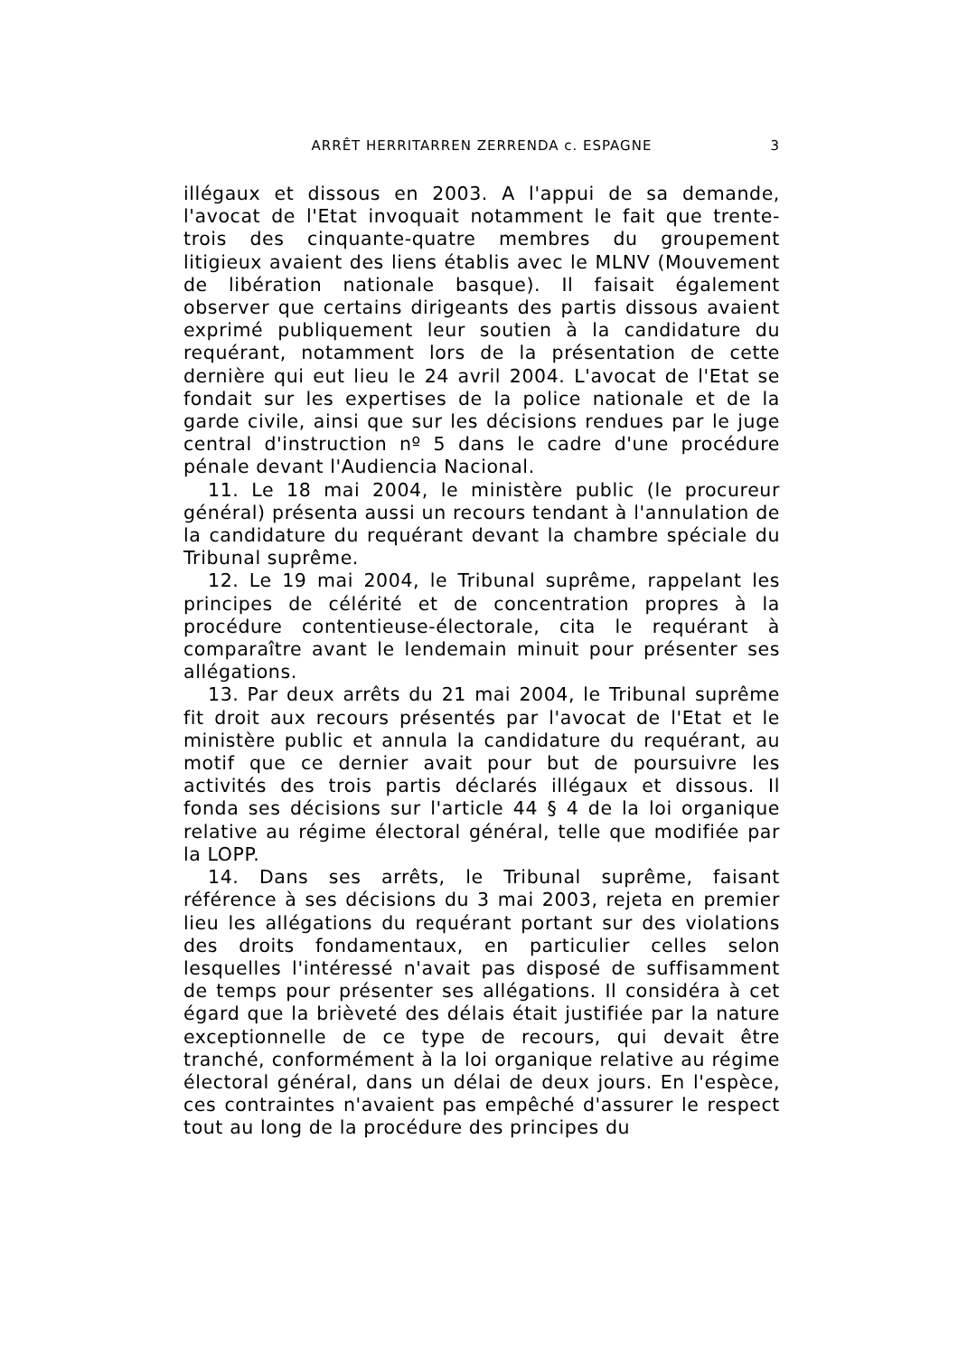ARRÊT HERRITARREN ZERRENDA c. ESPAGNE 3
illégaux et dissous en 2003. A l'appui de sa demande, l'avocat de l'Etat invoquait notamment le fait que trente-trois des cinquante-quatre membres du groupement litigieux avaient des liens établis avec le MLNV (Mouvement de libération nationale basque). Il faisait également observer que certains dirigeants des partis dissous avaient exprimé publiquement leur soutien à la candidature du requérant, notamment lors de la présentation de cette dernière qui eut lieu le 24 avril 2004. L'avocat de l'Etat se fondait sur les expertises de la police nationale et de la garde civile, ainsi que sur les décisions rendues par le juge central d'instruction nº 5 dans le cadre d'une procédure pénale devant l'Audiencia Nacional.
11. Le 18 mai 2004, le ministère public (le procureur général) présenta aussi un recours tendant à l'annulation de la candidature du requérant devant la chambre spéciale du Tribunal suprême.
12. Le 19 mai 2004, le Tribunal suprême, rappelant les principes de célérité et de concentration propres à la procédure contentieuse-électorale, cita le requérant à comparaître avant le lendemain minuit pour présenter ses allégations.
13. Par deux arrêts du 21 mai 2004, le Tribunal suprême fit droit aux recours présentés par l'avocat de l'Etat et le ministère public et annula la candidature du requérant, au motif que ce dernier avait pour but de poursuivre les activités des trois partis déclarés illégaux et dissous. Il fonda ses décisions sur l'article 44 § 4 de la loi organique relative au régime électoral général, telle que modifiée par la LOPP.
14. Dans ses arrêts, le Tribunal suprême, faisant référence à ses décisions du 3 mai 2003, rejeta en premier lieu les allégations du requérant portant sur des violations des droits fondamentaux, en particulier celles selon lesquelles l'intéressé n'avait pas disposé de suffisamment de temps pour présenter ses allégations. Il considéra à cet égard que la brièveté des délais était justifiée par la nature exceptionnelle de ce type de recours, qui devait être tranché, conformément à la loi organique relative au régime électoral général, dans un délai de deux jours. En l'espèce, ces contraintes n'avaient pas empêché d'assurer le respect tout au long de la procédure des principes du